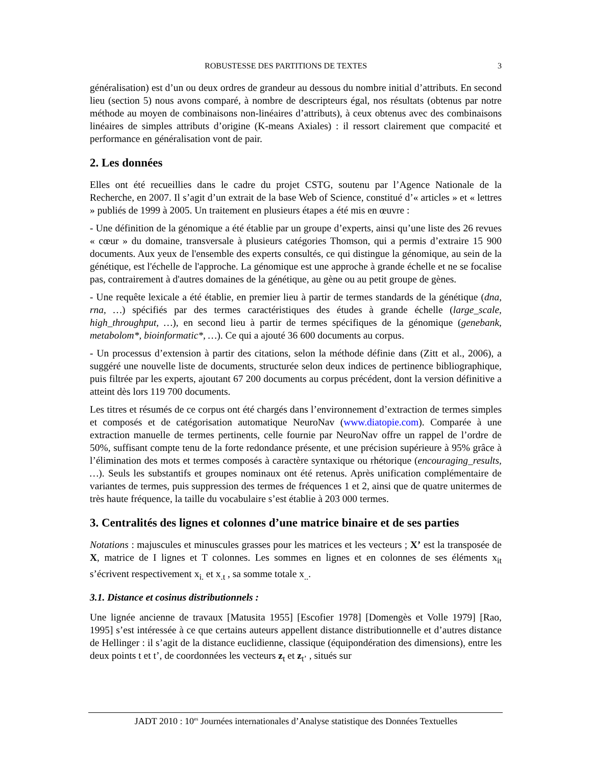ROBUSTESSE DES PARTITIONS DE TEXTES 3
généralisation) est d’un ou deux ordres de grandeur au dessous du nombre initial d’attributs. En second lieu (section 5) nous avons comparé, à nombre de descripteurs égal, nos résultats (obtenus par notre méthode au moyen de combinaisons non-linéaires d’attributs), à ceux obtenus avec des combinaisons linéaires de simples attributs d’origine (K-means Axiales) : il ressort clairement que compacité et performance en généralisation vont de pair.
2. Les données
Elles ont été recueillies dans le cadre du projet CSTG, soutenu par l’Agence Nationale de la Recherche, en 2007. Il s’agit d’un extrait de la base Web of Science, constitué d’« articles » et « lettres » publiés de 1999 à 2005. Un traitement en plusieurs étapes a été mis en œuvre :
- Une définition de la génomique a été établie par un groupe d’experts, ainsi qu’une liste des 26 revues « cœur » du domaine, transversale à plusieurs catégories Thomson, qui a permis d’extraire 15 900 documents. Aux yeux de l'ensemble des experts consultés, ce qui distingue la génomique, au sein de la génétique, est l'échelle de l'approche. La génomique est une approche à grande échelle et ne se focalise pas, contrairement à d'autres domaines de la génétique, au gène ou au petit groupe de gènes.
- Une requête lexicale a été établie, en premier lieu à partir de termes standards de la génétique (dna, rna, …) spécifiés par des termes caractéristiques des études à grande échelle (large_scale, high_throughput, …), en second lieu à partir de termes spécifiques de la génomique (genebank, metabolom*, bioinformatic*, …). Ce qui a ajouté 36 600 documents au corpus.
- Un processus d’extension à partir des citations, selon la méthode définie dans (Zitt et al., 2006), a suggéré une nouvelle liste de documents, structurée selon deux indices de pertinence bibliographique, puis filtrée par les experts, ajoutant 67 200 documents au corpus précédent, dont la version définitive a atteint dès lors 119 700 documents.
Les titres et résumés de ce corpus ont été chargés dans l’environnement d’extraction de termes simples et composés et de catégorisation automatique NeuroNav (www.diatopie.com). Comparée à une extraction manuelle de termes pertinents, celle fournie par NeuroNav offre un rappel de l’ordre de 50%, suffisant compte tenu de la forte redondance présente, et une précision supérieure à 95% grâce à l’élimination des mots et termes composés à caractère syntaxique ou rhétorique (encouraging_results, …). Seuls les substantifs et groupes nominaux ont été retenus. Après unification complémentaire de variantes de termes, puis suppression des termes de fréquences 1 et 2, ainsi que de quatre unitermes de très haute fréquence, la taille du vocabulaire s’est établie à 203 000 termes.
3. Centralités des lignes et colonnes d’une matrice binaire et de ses parties
Notations : majuscules et minuscules grasses pour les matrices et les vecteurs ; X’ est la transposée de X, matrice de I lignes et T colonnes. Les sommes en lignes et en colonnes de ses éléments x<sub>it</sub> s’écrivent respectivement x<sub>i.</sub> et x<sub>.t</sub> , sa somme totale x<sub>..</sub>.
3.1. Distance et cosinus distributionnels :
Une lignée ancienne de travaux [Matusita 1955] [Escofier 1978] [Domengès et Volle 1979] [Rao, 1995] s’est intéressée à ce que certains auteurs appellent distance distributionnelle et d’autres distance de Hellinger : il s’agit de la distance euclidienne, classique (équipondération des dimensions), entre les deux points t et t’, de coordonnées les vecteurs z<sub>t</sub> et z<sub>t’</sub> , situés sur
JADT 2010 : 10<sup>es</sup> Journées internationales d’Analyse statistique des Données Textuelles